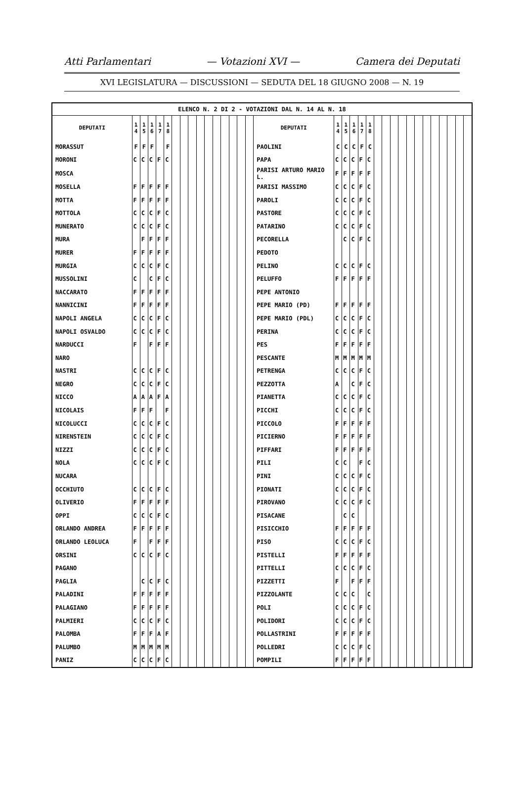Atti Parlamentari — Votazioni XVI — Camera dei Deputati
XVI LEGISLATURA — DISCUSSIONI — SEDUTA DEL 18 GIUGNO 2008 — N. 19
| ELENCO N. 2 DI 2 - VOTAZIONI DAL N. 14 AL N. 18 | | | | | | | | | | | | | | | | | | | | | | | | | | | | | | | | | |
| DEPUTATI | 1 4 | 1 5 | 1 6 | 1 7 | 1 8 | | | | | | | | | | | DEPUTATI | 1 4 | 1 5 | 1 6 | 1 7 | 1 8 | | | | | | | | | | | | |
| MORASSUT | F | F | F | | F | | | | | | | | | | | PAOLINI | C | C | C | F | C | | | | | | | | | | | | |
| MORONI | C | C | C | F | C | | | | | | | | | | | PAPA | C | C | C | F | C | | | | | | | | | | | | |
| MOSCA | | | | | | | | | | | | | | | | PARISI ARTURO MARIO L. | F | F | F | F | F | | | | | | | | | | | | |
| MOSELLA | F | F | F | F | F | | | | | | | | | | | PARISI MASSIMO | C | C | C | F | C | | | | | | | | | | | | |
| MOTTA | F | F | F | F | F | | | | | | | | | | | PAROLI | C | C | C | F | C | | | | | | | | | | | | |
| MOTTOLA | C | C | C | F | C | | | | | | | | | | | PASTORE | C | C | C | F | C | | | | | | | | | | | | |
| MUNERATO | C | C | C | F | C | | | | | | | | | | | PATARINO | C | C | C | F | C | | | | | | | | | | | | |
| MURA | | F | F | F | F | | | | | | | | | | | PECORELLA | | C | C | F | C | | | | | | | | | | | | |
| MURER | F | F | F | F | F | | | | | | | | | | | PEDOTO | | | | | | | | | | | | | | | | | |
| MURGIA | C | C | C | F | C | | | | | | | | | | | PELINO | C | C | C | F | C | | | | | | | | | | | | |
| MUSSOLINI | C | | C | F | C | | | | | | | | | | | PELUFFO | F | F | F | F | F | | | | | | | | | | | | |
| NACCARATO | F | F | F | F | F | | | | | | | | | | | PEPE ANTONIO | | | | | | | | | | | | | | | | | |
| NANNICINI | F | F | F | F | F | | | | | | | | | | | PEPE MARIO (PD) | F | F | F | F | F | | | | | | | | | | | | |
| NAPOLI ANGELA | C | C | C | F | C | | | | | | | | | | | PEPE MARIO (PDL) | C | C | C | F | C | | | | | | | | | | | | |
| NAPOLI OSVALDO | C | C | C | F | C | | | | | | | | | | | PERINA | C | C | C | F | C | | | | | | | | | | | | |
| NARDUCCI | F | | F | F | F | | | | | | | | | | | PES | F | F | F | F | F | | | | | | | | | | | | |
| NARO | | | | | | | | | | | | | | | | PESCANTE | M | M | M | M | M | | | | | | | | | | | | |
| NASTRI | C | C | C | F | C | | | | | | | | | | | PETRENGA | C | C | C | F | C | | | | | | | | | | | | |
| NEGRO | C | C | C | F | C | | | | | | | | | | | PEZZOTTA | A | | C | F | C | | | | | | | | | | | | |
| NICCO | A | A | A | F | A | | | | | | | | | | | PIANETTA | C | C | C | F | C | | | | | | | | | | | | |
| NICOLAIS | F | F | F | | F | | | | | | | | | | | PICCHI | C | C | C | F | C | | | | | | | | | | | | |
| NICOLUCCI | C | C | C | F | C | | | | | | | | | | | PICCOLO | F | F | F | F | F | | | | | | | | | | | | |
| NIRENSTEIN | C | C | C | F | C | | | | | | | | | | | PICIERNO | F | F | F | F | F | | | | | | | | | | | | |
| NIZZI | C | C | C | F | C | | | | | | | | | | | PIFFARI | F | F | F | F | F | | | | | | | | | | | | |
| NOLA | C | C | C | F | C | | | | | | | | | | | PILI | C | C | | F | C | | | | | | | | | | | | |
| NUCARA | | | | | | | | | | | | | | | | PINI | C | C | C | F | C | | | | | | | | | | | | |
| OCCHIUTO | C | C | C | F | C | | | | | | | | | | | PIONATI | C | C | C | F | C | | | | | | | | | | | | |
| OLIVERIO | F | F | F | F | F | | | | | | | | | | | PIROVANO | C | C | C | F | C | | | | | | | | | | | | |
| OPPI | C | C | C | F | C | | | | | | | | | | | PISACANE | | C | C | | | | | | | | | | | | | | |
| ORLANDO ANDREA | F | F | F | F | F | | | | | | | | | | | PISICCHIO | F | F | F | F | F | | | | | | | | | | | | |
| ORLANDO LEOLUCA | F | | F | F | F | | | | | | | | | | | PISO | C | C | C | F | C | | | | | | | | | | | | |
| ORSINI | C | C | C | F | C | | | | | | | | | | | PISTELLI | F | F | F | F | F | | | | | | | | | | | | |
| PAGANO | | | | | | | | | | | | | | | | PITTELLI | C | C | C | F | C | | | | | | | | | | | | |
| PAGLIA | | C | C | F | C | | | | | | | | | | | PIZZETTI | F | | F | F | F | | | | | | | | | | | | |
| PALADINI | F | F | F | F | F | | | | | | | | | | | PIZZOLANTE | C | C | C | | C | | | | | | | | | | | | |
| PALAGIANO | F | F | F | F | F | | | | | | | | | | | POLI | C | C | C | F | C | | | | | | | | | | | | |
| PALMIERI | C | C | C | F | C | | | | | | | | | | | POLIDORI | C | C | C | F | C | | | | | | | | | | | | |
| PALOMBA | F | F | F | A | F | | | | | | | | | | | POLLASTRINI | F | F | F | F | F | | | | | | | | | | | | |
| PALUMBO | M | M | M | M | M | | | | | | | | | | | POLLEDRI | C | C | C | F | C | | | | | | | | | | | | |
| PANIZ | C | C | C | F | C | | | | | | | | | | | POMPILI | F | F | F | F | F | | | | | | | | | | | | |